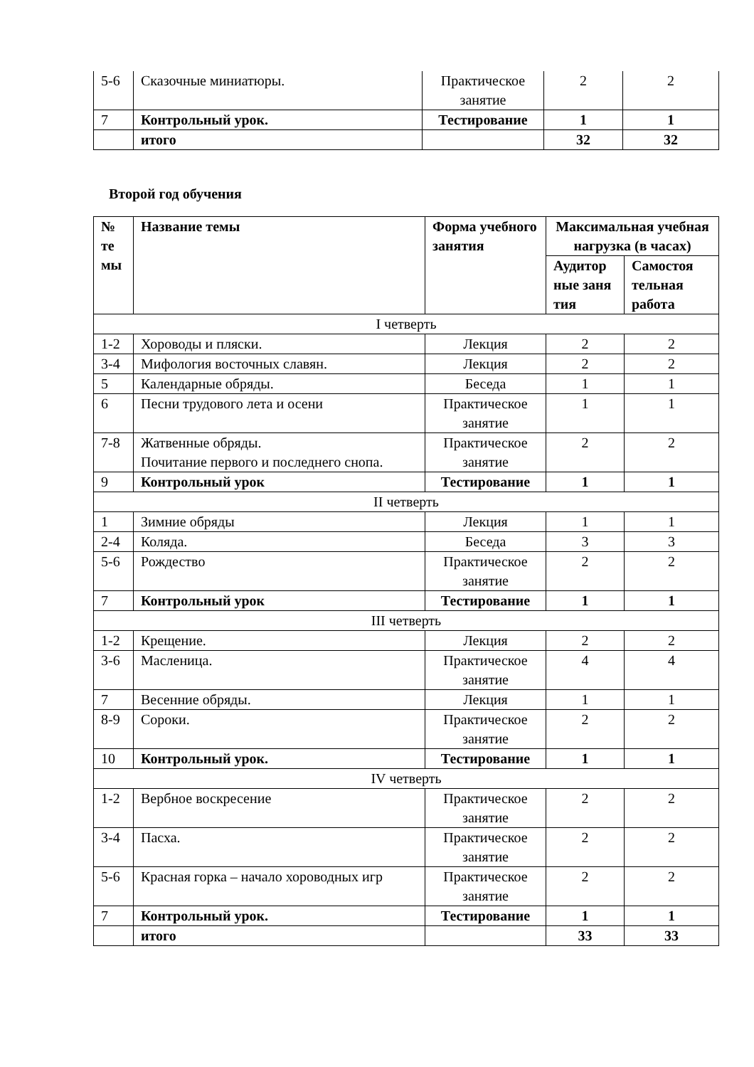| 5-6 | Сказочные миниатюры. | Практическое занятие | 2 | 2 |
| 7 | Контрольный урок. | Тестирование | 1 | 1 |
| | итого | | 32 | 32 |
Второй год обучения
| № те мы | Название темы | Форма учебного занятия | Максимальная учебная нагрузка (в часах) | |
| --- | --- | --- | --- | --- |
| | | | Аудитор ные заня тия | Самостоя тельная работа |
| I четверть | | | | |
| 1-2 | Хороводы и пляски. | Лекция | 2 | 2 |
| 3-4 | Мифология восточных славян. | Лекция | 2 | 2 |
| 5 | Календарные обряды. | Беседа | 1 | 1 |
| 6 | Песни трудового лета и осени | Практическое занятие | 1 | 1 |
| 7-8 | Жатвенные обряды. Почитание первого и последнего снопа. | Практическое занятие | 2 | 2 |
| 9 | Контрольный урок | Тестирование | 1 | 1 |
| II четверть | | | | |
| 1 | Зимние обряды | Лекция | 1 | 1 |
| 2-4 | Коляда. | Беседа | 3 | 3 |
| 5-6 | Рождество | Практическое занятие | 2 | 2 |
| 7 | Контрольный урок | Тестирование | 1 | 1 |
| III четверть | | | | |
| 1-2 | Крещение. | Лекция | 2 | 2 |
| 3-6 | Масленица. | Практическое занятие | 4 | 4 |
| 7 | Весенние обряды. | Лекция | 1 | 1 |
| 8-9 | Сороки. | Практическое занятие | 2 | 2 |
| 10 | Контрольный урок. | Тестирование | 1 | 1 |
| IV четверть | | | | |
| 1-2 | Вербное воскресение | Практическое занятие | 2 | 2 |
| 3-4 | Пасха. | Практическое занятие | 2 | 2 |
| 5-6 | Красная горка – начало хороводных игр | Практическое занятие | 2 | 2 |
| 7 | Контрольный урок. | Тестирование | 1 | 1 |
| | итого | | 33 | 33 |